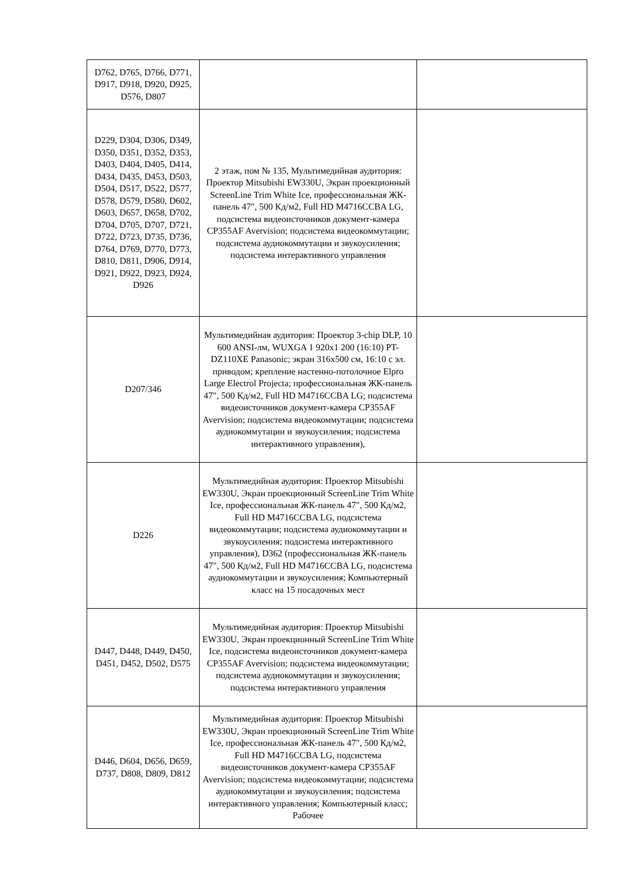| D762, D765, D766, D771, D917, D918, D920, D925, D576, D807 | | |
| D229, D304, D306, D349, D350, D351, D352, D353, D403, D404, D405, D414, D434, D435, D453, D503, D504, D517, D522, D577, D578, D579, D580, D602, D603, D657, D658, D702, D704, D705, D707, D721, D722, D723, D735, D736, D764, D769, D770, D773, D810, D811, D906, D914, D921, D922, D923, D924, D926 | 2 этаж, пом № 135, Мультимедийная аудитория: Проектор Mitsubishi EW330U, Экран проекционный ScreenLine Trim White Ice, профессиональная ЖК-панель 47", 500 Кд/м2, Full HD M4716CCBA LG, подсистема видеоисточников документ-камера CP355AF Avervision; подсистема видеокоммутации; подсистема аудиокоммутации и звукоусиления; подсистема интерактивного управления | |
| D207/346 | Мультимедийная аудитория: Проектор 3-chip DLP, 10 600 ANSI-лм, WUXGA 1 920x1 200 (16:10) PT-DZ110XE Panasonic; экран 316x500 см, 16:10 с эл. приводом; крепление настенно-потолочное Elpro Large Electrol Projecta; профессиональная ЖК-панель 47", 500 Кд/м2, Full HD M4716CCBA LG; подсистема видеоисточников документ-камера CP355AF Avervision; подсистема видеокоммутации; подсистема аудиокоммутации и звукоусиления; подсистема интерактивного управления), | |
| D226 | Мультимедийная аудитория: Проектор Mitsubishi EW330U, Экран проекционный ScreenLine Trim White Ice, профессиональная ЖК-панель 47", 500 Кд/м2, Full HD M4716CCBA LG, подсистема видеокоммутации; подсистема аудиокоммутации и звукоусиления; подсистема интерактивного управления), D362 (профессиональная ЖК-панель 47", 500 Кд/м2, Full HD M4716CCBA LG, подсистема аудиокоммутации и звукоусиления; Компьютерный класс на 15 посадочных мест | |
| D447, D448, D449, D450, D451, D452, D502, D575 | Мультимедийная аудитория: Проектор Mitsubishi EW330U, Экран проекционный ScreenLine Trim White Ice, подсистема видеоисточников документ-камера CP355AF Avervision; подсистема видеокоммутации; подсистема аудиокоммутации и звукоусиления; подсистема интерактивного управления | |
| D446, D604, D656, D659, D737, D808, D809, D812 | Мультимедийная аудитория: Проектор Mitsubishi EW330U, Экран проекционный ScreenLine Trim White Ice, профессиональная ЖК-панель 47", 500 Кд/м2, Full HD M4716CCBA LG, подсистема видеоисточников документ-камера CP355AF Avervision; подсистема видеокоммутации; подсистема аудиокоммутации и звукоусиления; подсистема интерактивного управления; Компьютерный класс; Рабочее | |